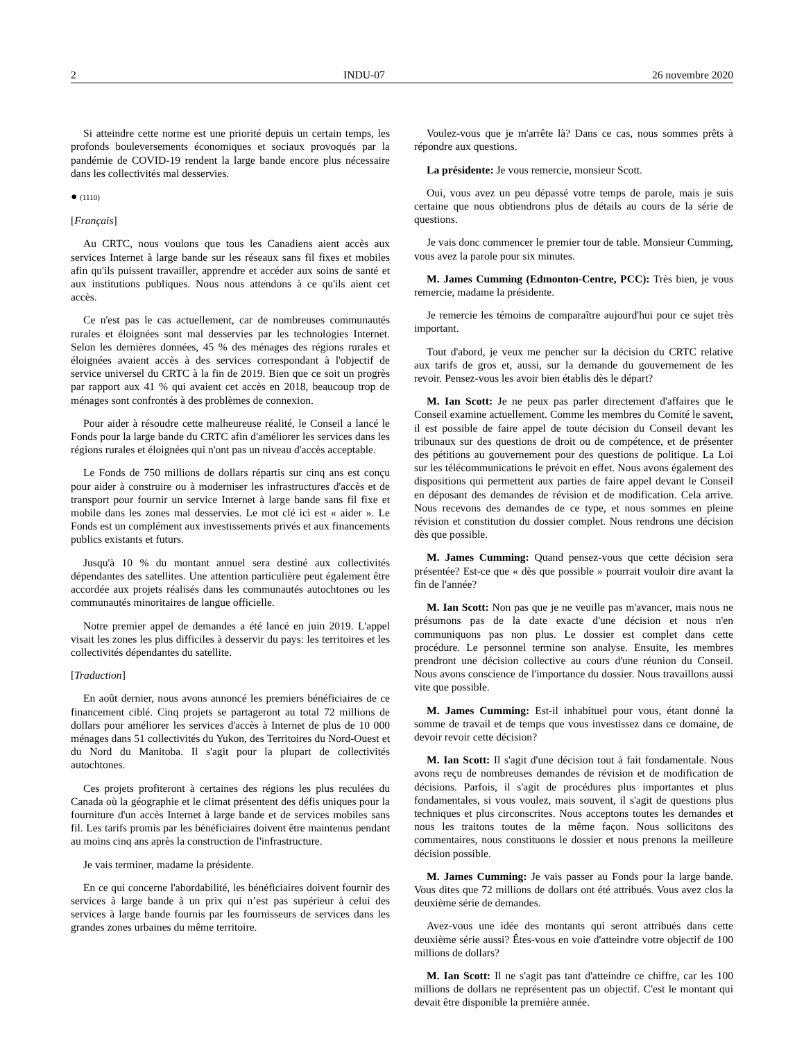2 INDU-07 26 novembre 2020
Si atteindre cette norme est une priorité depuis un certain temps, les profonds bouleversements économiques et sociaux provoqués par la pandémie de COVID-19 rendent la large bande encore plus nécessaire dans les collectivités mal desservies.
● (1110)
[Français]
Au CRTC, nous voulons que tous les Canadiens aient accès aux services Internet à large bande sur les réseaux sans fil fixes et mobiles afin qu'ils puissent travailler, apprendre et accéder aux soins de santé et aux institutions publiques. Nous nous attendons à ce qu'ils aient cet accès.
Ce n'est pas le cas actuellement, car de nombreuses communautés rurales et éloignées sont mal desservies par les technologies Internet. Selon les dernières données, 45 % des ménages des régions rurales et éloignées avaient accès à des services correspondant à l'objectif de service universel du CRTC à la fin de 2019. Bien que ce soit un progrès par rapport aux 41 % qui avaient cet accès en 2018, beaucoup trop de ménages sont confrontés à des problèmes de connexion.
Pour aider à résoudre cette malheureuse réalité, le Conseil a lancé le Fonds pour la large bande du CRTC afin d'améliorer les services dans les régions rurales et éloignées qui n'ont pas un niveau d'accès acceptable.
Le Fonds de 750 millions de dollars répartis sur cinq ans est conçu pour aider à construire ou à moderniser les infrastructures d'accès et de transport pour fournir un service Internet à large bande sans fil fixe et mobile dans les zones mal desservies. Le mot clé ici est « aider ». Le Fonds est un complément aux investissements privés et aux financements publics existants et futurs.
Jusqu'à 10 % du montant annuel sera destiné aux collectivités dépendantes des satellites. Une attention particulière peut également être accordée aux projets réalisés dans les communautés autochtones ou les communautés minoritaires de langue officielle.
Notre premier appel de demandes a été lancé en juin 2019. L'appel visait les zones les plus difficiles à desservir du pays: les territoires et les collectivités dépendantes du satellite.
[Traduction]
En août dernier, nous avons annoncé les premiers bénéficiaires de ce financement ciblé. Cinq projets se partageront au total 72 millions de dollars pour améliorer les services d'accès à Internet de plus de 10 000 ménages dans 51 collectivités du Yukon, des Territoires du Nord-Ouest et du Nord du Manitoba. Il s'agit pour la plupart de collectivités autochtones.
Ces projets profiteront à certaines des régions les plus reculées du Canada où la géographie et le climat présentent des défis uniques pour la fourniture d'un accès Internet à large bande et de services mobiles sans fil. Les tarifs promis par les bénéficiaires doivent être maintenus pendant au moins cinq ans après la construction de l'infrastructure.
Je vais terminer, madame la présidente.
En ce qui concerne l'abordabilité, les bénéficiaires doivent fournir des services à large bande à un prix qui n’est pas supérieur à celui des services à large bande fournis par les fournisseurs de services dans les grandes zones urbaines du même territoire.
Voulez-vous que je m'arrête là? Dans ce cas, nous sommes prêts à répondre aux questions.
La présidente: Je vous remercie, monsieur Scott.
Oui, vous avez un peu dépassé votre temps de parole, mais je suis certaine que nous obtiendrons plus de détails au cours de la série de questions.
Je vais donc commencer le premier tour de table. Monsieur Cumming, vous avez la parole pour six minutes.
M. James Cumming (Edmonton-Centre, PCC): Très bien, je vous remercie, madame la présidente.
Je remercie les témoins de comparaître aujourd'hui pour ce sujet très important.
Tout d'abord, je veux me pencher sur la décision du CRTC relative aux tarifs de gros et, aussi, sur la demande du gouvernement de les revoir. Pensez-vous les avoir bien établis dès le départ?
M. Ian Scott: Je ne peux pas parler directement d'affaires que le Conseil examine actuellement. Comme les membres du Comité le savent, il est possible de faire appel de toute décision du Conseil devant les tribunaux sur des questions de droit ou de compétence, et de présenter des pétitions au gouvernement pour des questions de politique. La Loi sur les télécommunications le prévoit en effet. Nous avons également des dispositions qui permettent aux parties de faire appel devant le Conseil en déposant des demandes de révision et de modification. Cela arrive. Nous recevons des demandes de ce type, et nous sommes en pleine révision et constitution du dossier complet. Nous rendrons une décision dès que possible.
M. James Cumming: Quand pensez-vous que cette décision sera présentée? Est-ce que « dès que possible » pourrait vouloir dire avant la fin de l'année?
M. Ian Scott: Non pas que je ne veuille pas m'avancer, mais nous ne présumons pas de la date exacte d'une décision et nous n'en communiquons pas non plus. Le dossier est complet dans cette procédure. Le personnel termine son analyse. Ensuite, les membres prendront une décision collective au cours d'une réunion du Conseil. Nous avons conscience de l'importance du dossier. Nous travaillons aussi vite que possible.
M. James Cumming: Est-il inhabituel pour vous, étant donné la somme de travail et de temps que vous investissez dans ce domaine, de devoir revoir cette décision?
M. Ian Scott: Il s'agit d'une décision tout à fait fondamentale. Nous avons reçu de nombreuses demandes de révision et de modification de décisions. Parfois, il s'agit de procédures plus importantes et plus fondamentales, si vous voulez, mais souvent, il s'agit de questions plus techniques et plus circonscrites. Nous acceptons toutes les demandes et nous les traitons toutes de la même façon. Nous sollicitons des commentaires, nous constituons le dossier et nous prenons la meilleure décision possible.
M. James Cumming: Je vais passer au Fonds pour la large bande. Vous dites que 72 millions de dollars ont été attribués. Vous avez clos la deuxième série de demandes.
Avez-vous une idée des montants qui seront attribués dans cette deuxième série aussi? Êtes-vous en voie d'atteindre votre objectif de 100 millions de dollars?
M. Ian Scott: Il ne s'agit pas tant d'atteindre ce chiffre, car les 100 millions de dollars ne représentent pas un objectif. C'est le montant qui devait être disponible la première année.